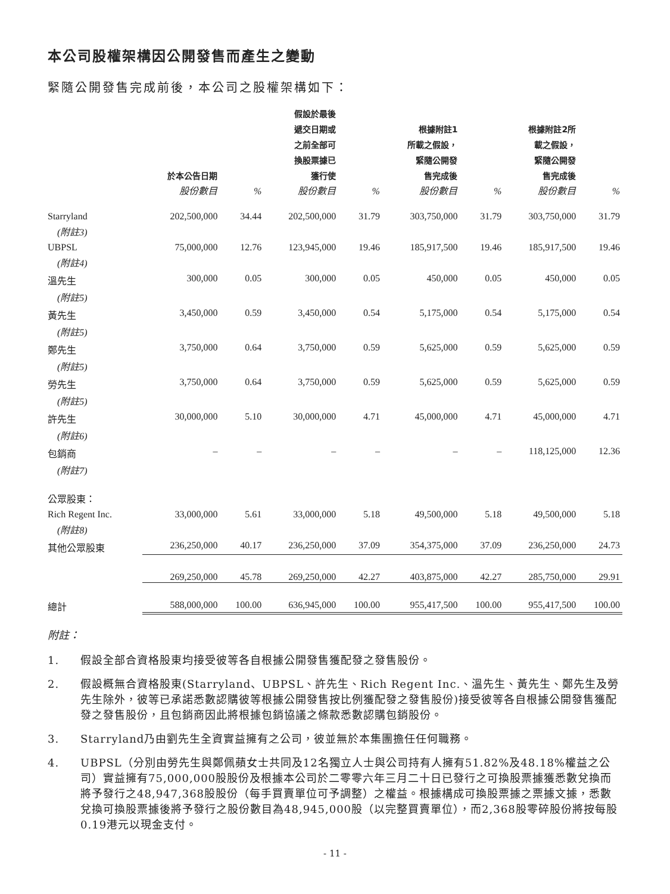本公司股權架構因公開發售而產生之變動
緊隨公開發售完成前後，本公司之股權架構如下：
| | 於本公告日期 | | 假設於最後 遞交日期或 之前全部可 換股票據已 獲行使 | | 根據附註1 所載之假設， 緊隨公開發 售完成後 | | 根據附註2所 載之假設， 緊隨公開發 售完成後 | |
| --- | --- | --- | --- | --- | --- | --- | --- | --- |
| | 股份數目 | % | 股份數目 | % | 股份數目 | % | 股份數目 | % |
| Starryland (附註3) | 202,500,000 | 34.44 | 202,500,000 | 31.79 | 303,750,000 | 31.79 | 303,750,000 | 31.79 |
| UBPSL (附註4) | 75,000,000 | 12.76 | 123,945,000 | 19.46 | 185,917,500 | 19.46 | 185,917,500 | 19.46 |
| 溫先生 (附註5) | 300,000 | 0.05 | 300,000 | 0.05 | 450,000 | 0.05 | 450,000 | 0.05 |
| 黃先生 (附註5) | 3,450,000 | 0.59 | 3,450,000 | 0.54 | 5,175,000 | 0.54 | 5,175,000 | 0.54 |
| 鄭先生 (附註5) | 3,750,000 | 0.64 | 3,750,000 | 0.59 | 5,625,000 | 0.59 | 5,625,000 | 0.59 |
| 勞先生 (附註5) | 3,750,000 | 0.64 | 3,750,000 | 0.59 | 5,625,000 | 0.59 | 5,625,000 | 0.59 |
| 許先生 (附註6) | 30,000,000 | 5.10 | 30,000,000 | 4.71 | 45,000,000 | 4.71 | 45,000,000 | 4.71 |
| 包銷商 (附註7) | – | – | – | – | – | – | 118,125,000 | 12.36 |
| 公眾股東： | | | | | | | | |
| Rich Regent Inc. (附註8) | 33,000,000 | 5.61 | 33,000,000 | 5.18 | 49,500,000 | 5.18 | 49,500,000 | 5.18 |
| 其他公眾股東 | 236,250,000 | 40.17 | 236,250,000 | 37.09 | 354,375,000 | 37.09 | 236,250,000 | 24.73 |
| | 269,250,000 | 45.78 | 269,250,000 | 42.27 | 403,875,000 | 42.27 | 285,750,000 | 29.91 |
| 總計 | 588,000,000 | 100.00 | 636,945,000 | 100.00 | 955,417,500 | 100.00 | 955,417,500 | 100.00 |
附註：
1. 假設全部合資格股東均接受彼等各自根據公開發售獲配發之發售股份。
2. 假設概無合資格股東(Starryland、UBPSL、許先生、Rich Regent Inc.、溫先生、黃先生、鄭先生及勞先生除外，彼等已承諾悉數認購彼等根據公開發售按比例獲配發之發售股份)接受彼等各自根據公開發售獲配發之發售股份，且包銷商因此將根據包銷協議之條款悉數認購包銷股份。
3. Starryland乃由劉先生全資實益擁有之公司，彼並無於本集團擔任任何職務。
4. UBPSL（分別由勞先生與鄭佩蘋女士共同及12名獨立人士與公司持有人擁有51.82%及48.18%權益之公司）實益擁有75,000,000股股份及根據本公司於二零零六年三月二十日已發行之可換股票據獲悉數兌換而將予發行之48,947,368股股份（每手買賣單位可予調整）之權益。根據構成可換股票據之票據文據，悉數兌換可換股票據後將予發行之股份數目為48,945,000股（以完整買賣單位），而2,368股零碎股份將按每股0.19港元以現金支付。
- 11 -